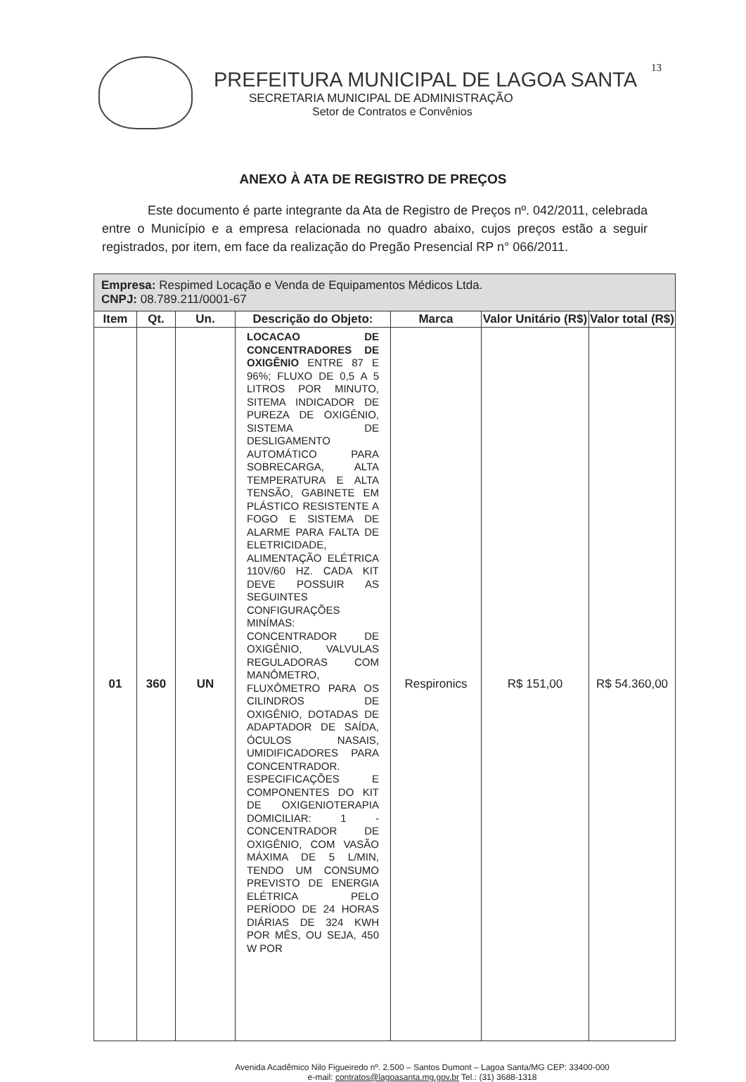13
PREFEITURA MUNICIPAL DE LAGOA SANTA
SECRETARIA MUNICIPAL DE ADMINISTRAÇÃO
Setor de Contratos e Convênios
ANEXO À ATA DE REGISTRO DE PREÇOS
Este documento é parte integrante da Ata de Registro de Preços nº. 042/2011, celebrada entre o Município e a empresa relacionada no quadro abaixo, cujos preços estão a seguir registrados, por item, em face da realização do Pregão Presencial RP n° 066/2011.
| Empresa: Respimed Locação e Venda de Equipamentos Médicos Ltda. CNPJ: 08.789.211/0001-67 | | | | | | |
| Item | Qt. | Un. | Descrição do Objeto: | Marca | Valor Unitário (R$) | Valor total (R$) |
| 01 | 360 | UN | LOCACAO DE CONCENTRADORES DE OXIGÊNIO ENTRE 87 E 96%; FLUXO DE 0,5 A 5 LITROS POR MINUTO, SITEMA INDICADOR DE PUREZA DE OXIGÊNIO, SISTEMA DE DESLIGAMENTO AUTOMÁTICO PARA SOBRECARGA, ALTA TEMPERATURA E ALTA TENSÃO, GABINETE EM PLÁSTICO RESISTENTE A FOGO E SISTEMA DE ALARME PARA FALTA DE ELETRICIDADE, ALIMENTAÇÃO ELÉTRICA 110V/60 HZ. CADA KIT DEVE POSSUIR AS SEGUINTES CONFIGURAÇÕES MINÍMAS: CONCENTRADOR DE OXIGÊNIO, VALVULAS REGULADORAS COM MANÔMETRO, FLUXÔMETRO PARA OS CILINDROS DE OXIGÊNIO, DOTADAS DE ADAPTADOR DE SAÍDA, ÓCULOS NASAIS, UMIDIFICADORES PARA CONCENTRADOR. ESPECIFICAÇÕES E COMPONENTES DO KIT DE OXIGENIOTERAPIA DOMICILIAR: 1 - CONCENTRADOR DE OXIGÊNIO, COM VASÃO MÁXIMA DE 5 L/MIN, TENDO UM CONSUMO PREVISTO DE ENERGIA ELÉTRICA PELO PERÍODO DE 24 HORAS DIÁRIAS DE 324 KWH POR MÊS, OU SEJA, 450 W POR | Respironics | R$ 151,00 | R$ 54.360,00 |
Avenida Acadêmico Nilo Figueiredo nº. 2.500 – Santos Dumont – Lagoa Santa/MG CEP: 33400-000
e-mail: contratos@lagoasanta.mg.gov.br Tel.: (31) 3688-1318